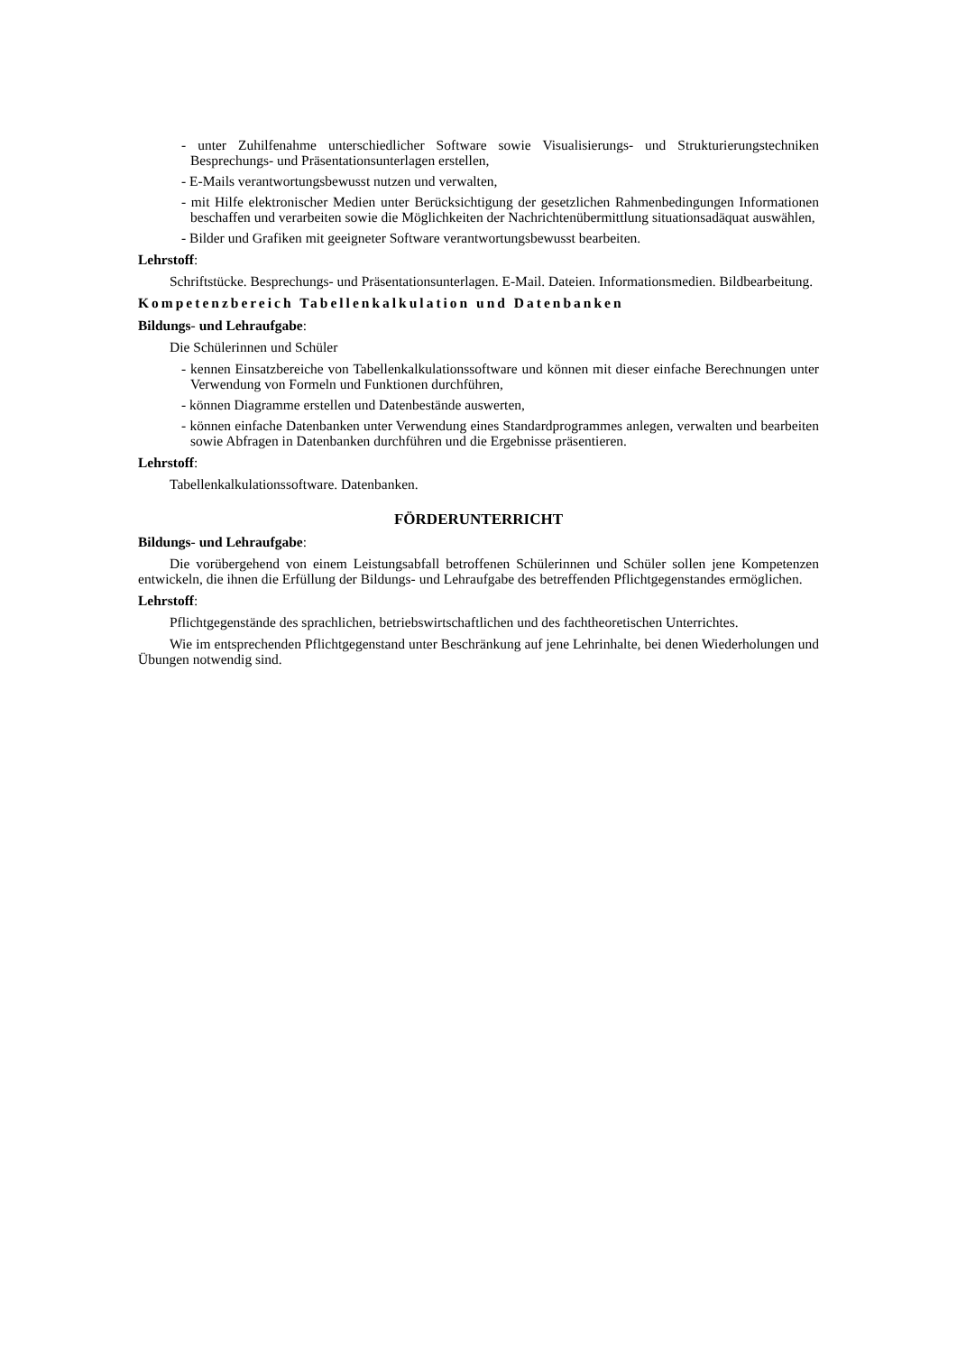- unter Zuhilfenahme unterschiedlicher Software sowie Visualisierungs- und Strukturierungstechniken Besprechungs- und Präsentationsunterlagen erstellen,
- E-Mails verantwortungsbewusst nutzen und verwalten,
- mit Hilfe elektronischer Medien unter Berücksichtigung der gesetzlichen Rahmenbedingungen Informationen beschaffen und verarbeiten sowie die Möglichkeiten der Nachrichtenübermittlung situationsadäquat auswählen,
- Bilder und Grafiken mit geeigneter Software verantwortungsbewusst bearbeiten.
Lehrstoff:
Schriftstücke. Besprechungs- und Präsentationsunterlagen. E-Mail. Dateien. Informationsmedien. Bildbearbeitung.
Kompetenzbereich Tabellenkalkulation und Datenbanken
Bildungs- und Lehraufgabe:
Die Schülerinnen und Schüler
- kennen Einsatzbereiche von Tabellenkalkulationssoftware und können mit dieser einfache Berechnungen unter Verwendung von Formeln und Funktionen durchführen,
- können Diagramme erstellen und Datenbestände auswerten,
- können einfache Datenbanken unter Verwendung eines Standardprogrammes anlegen, verwalten und bearbeiten sowie Abfragen in Datenbanken durchführen und die Ergebnisse präsentieren.
Lehrstoff:
Tabellenkalkulationssoftware. Datenbanken.
FÖRDERUNTERRICHT
Bildungs- und Lehraufgabe:
Die vorübergehend von einem Leistungsabfall betroffenen Schülerinnen und Schüler sollen jene Kompetenzen entwickeln, die ihnen die Erfüllung der Bildungs- und Lehraufgabe des betreffenden Pflichtgegenstandes ermöglichen.
Lehrstoff:
Pflichtgegenstände des sprachlichen, betriebswirtschaftlichen und des fachtheoretischen Unterrichtes.
Wie im entsprechenden Pflichtgegenstand unter Beschränkung auf jene Lehrinhalte, bei denen Wiederholungen und Übungen notwendig sind.